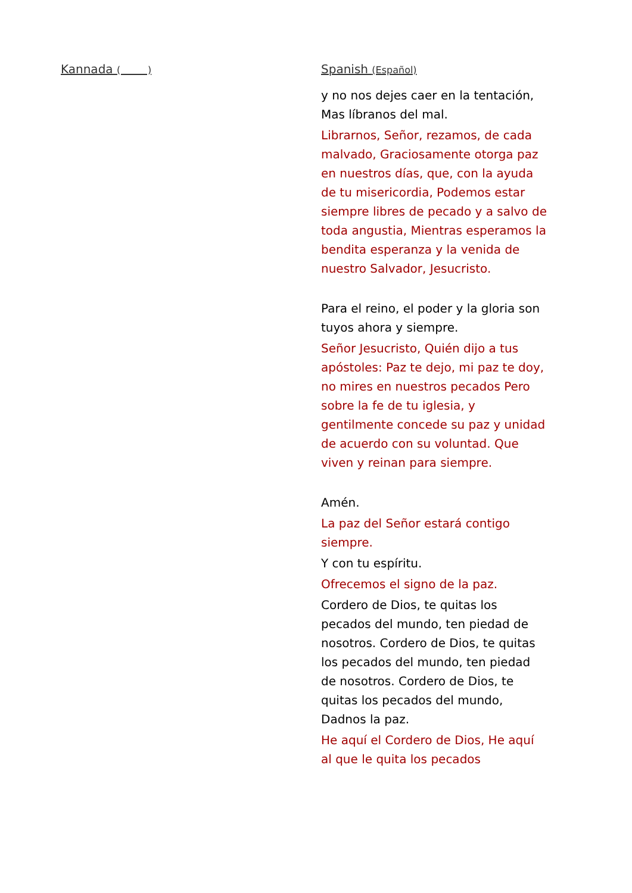Kannada ( )
Spanish (Español)
y no nos dejes caer en la tentación, Mas líbranos del mal.
Librarnos, Señor, rezamos, de cada malvado, Graciosamente otorga paz en nuestros días, que, con la ayuda de tu misericordia, Podemos estar siempre libres de pecado y a salvo de toda angustia, Mientras esperamos la bendita esperanza y la venida de nuestro Salvador, Jesucristo.
Para el reino, el poder y la gloria son tuyos ahora y siempre.
Señor Jesucristo, Quién dijo a tus apóstoles: Paz te dejo, mi paz te doy, no mires en nuestros pecados Pero sobre la fe de tu iglesia, y gentilmente concede su paz y unidad de acuerdo con su voluntad. Que viven y reinan para siempre.
Amén.
La paz del Señor estará contigo siempre.
Y con tu espíritu.
Ofrecemos el signo de la paz.
Cordero de Dios, te quitas los pecados del mundo, ten piedad de nosotros. Cordero de Dios, te quitas los pecados del mundo, ten piedad de nosotros. Cordero de Dios, te quitas los pecados del mundo, Dadnos la paz.
He aquí el Cordero de Dios, He aquí al que le quita los pecados